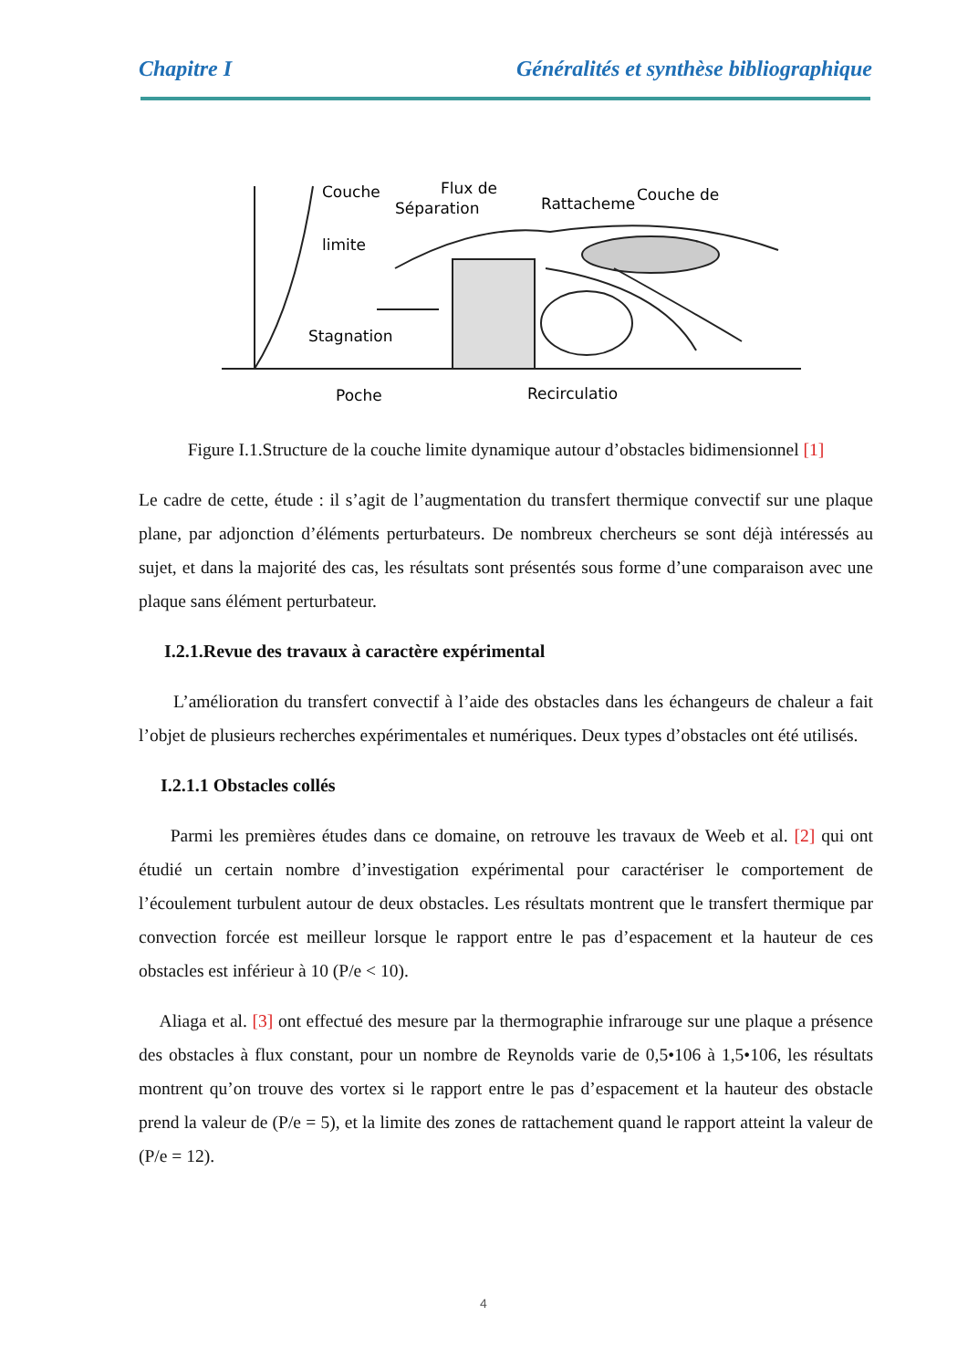Chapitre I Généralités et synthèse bibliographique
Couche
limite
Flux de
Séparation
Rattacheme
Couche de
Stagnation
Poche
Recirculatio
Figure I.1.Structure de la couche limite dynamique autour d’obstacles bidimensionnel [1]
Le cadre de cette, étude : il s’agit de l’augmentation du transfert thermique convectif sur une plaque plane, par adjonction d’éléments perturbateurs. De nombreux chercheurs se sont déjà intéressés au sujet, et dans la majorité des cas, les résultats sont présentés sous forme d’une comparaison avec une plaque sans élément perturbateur.
I.2.1.Revue des travaux à caractère expérimental
L’amélioration du transfert convectif à l’aide des obstacles dans les échangeurs de chaleur a fait l’objet de plusieurs recherches expérimentales et numériques. Deux types d’obstacles ont été utilisés.
I.2.1.1 Obstacles collés
Parmi les premières études dans ce domaine, on retrouve les travaux de Weeb et al. [2] qui ont étudié un certain nombre d’investigation expérimental pour caractériser le comportement de l’écoulement turbulent autour de deux obstacles. Les résultats montrent que le transfert thermique par convection forcée est meilleur lorsque le rapport entre le pas d’espacement et la hauteur de ces obstacles est inférieur à 10 (P/e < 10).
Aliaga et al. [3] ont effectué des mesure par la thermographie infrarouge sur une plaque a présence des obstacles à flux constant, pour un nombre de Reynolds varie de 0,5•106 à 1,5•106, les résultats montrent qu’on trouve des vortex si le rapport entre le pas d’espacement et la hauteur des obstacle prend la valeur de (P/e = 5), et la limite des zones de rattachement quand le rapport atteint la valeur de (P/e = 12).
4